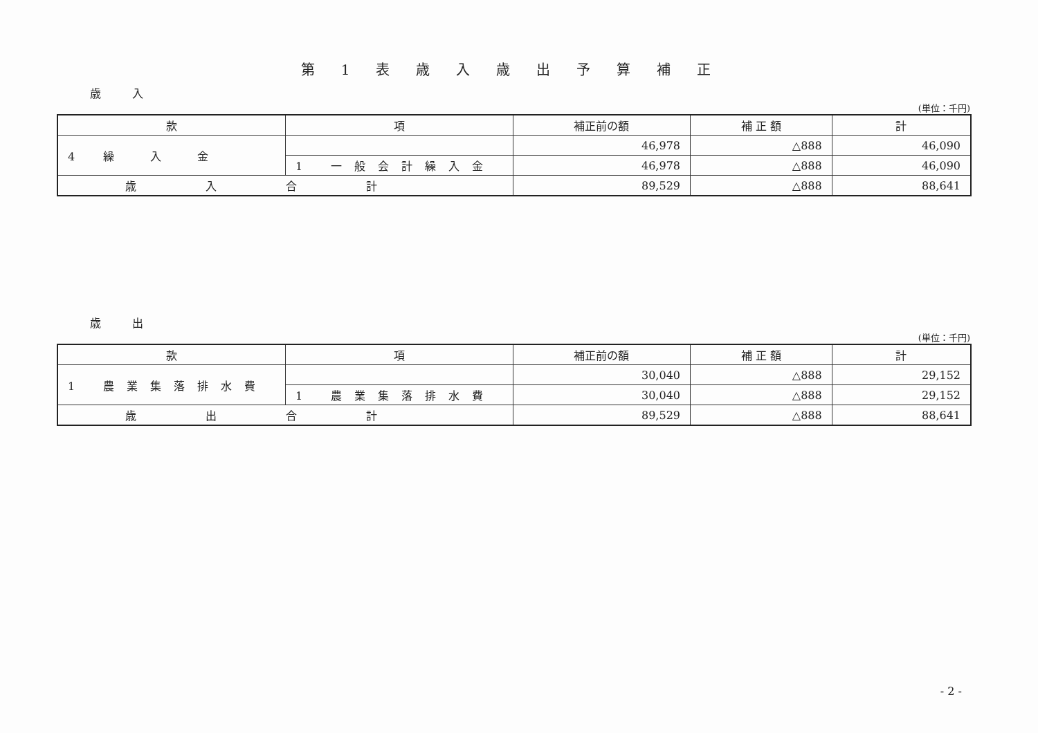第1表歳入歳出予算補正
歳 入
(単位：千円)
| 款 | 項 | 補正前の額 | 補 正 額 | 計 |
| --- | --- | --- | --- | --- |
| 4 繰 入 金 | | 46,978 | △888 | 46,090 |
| | 1 一般会計繰入金 | 46,978 | △888 | 46,090 |
| 歳入合計 | | 89,529 | △888 | 88,641 |
歳 出
(単位：千円)
| 款 | 項 | 補正前の額 | 補 正 額 | 計 |
| --- | --- | --- | --- | --- |
| 1 農業集落排水費 | | 30,040 | △888 | 29,152 |
| | 1 農業集落排水費 | 30,040 | △888 | 29,152 |
| 歳出合計 | | 89,529 | △888 | 88,641 |
- 2 -